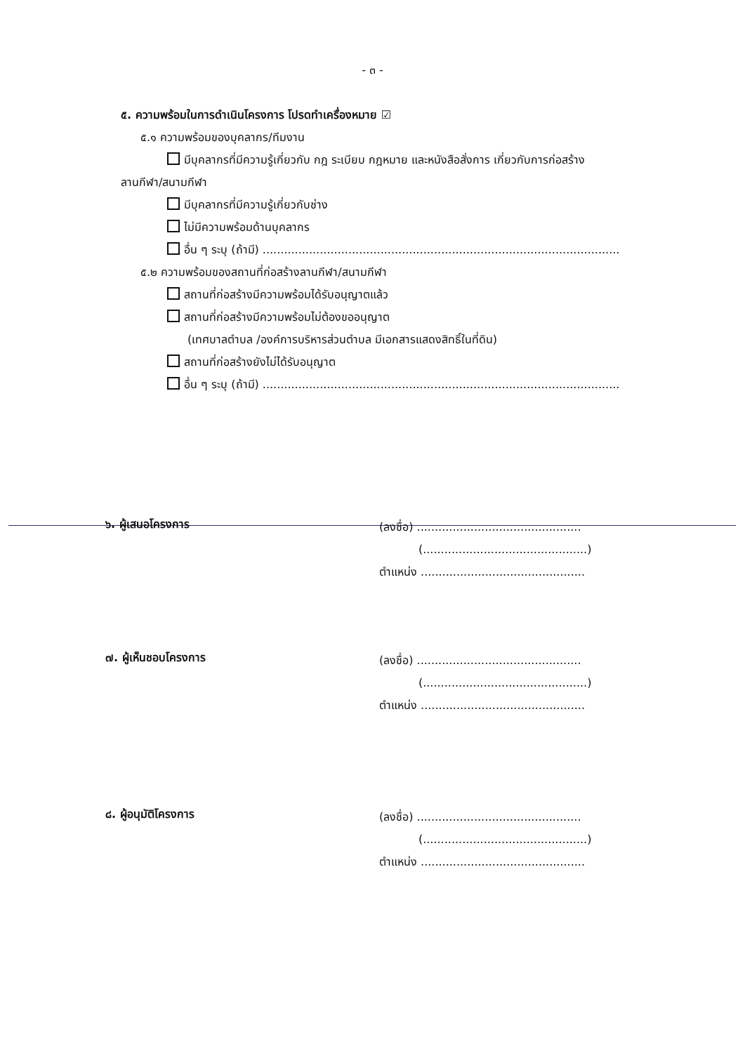- ๓ -
๕. ความพร้อมในการดำเนินโครงการ โปรดทำเครื่องหมาย ☑
๕.๑ ความพร้อมของบุคลากร/ทีมงาน
มีบุคลากรที่มีความรู้เกี่ยวกับ กฎ ระเบียบ กฎหมาย และหนังสือสั่งการ เกี่ยวกับการก่อสร้าง
ลานกีฬา/สนามกีฬา
มีบุคลากรที่มีความรู้เกี่ยวกับช่าง
ไม่มีความพร้อมด้านบุคลากร
อื่น ๆ ระบุ (ถ้ามี) ....................................................................................................
๕.๒ ความพร้อมของสถานที่ก่อสร้างลานกีฬา/สนามกีฬา
สถานที่ก่อสร้างมีความพร้อมได้รับอนุญาตแล้ว
สถานที่ก่อสร้างมีความพร้อมไม่ต้องขออนุญาต
(เทศบาลตำบล /องค์การบริหารส่วนตำบล มีเอกสารแสดงสิทธิ์ในที่ดิน)
สถานที่ก่อสร้างยังไม่ได้รับอนุญาต
อื่น ๆ ระบุ (ถ้ามี) ....................................................................................................
๖. ผู้เสนอโครงการ
(ลงชื่อ) ..............................................
(..............................................)
ตำแหน่ง ..............................................
๗. ผู้เห็นชอบโครงการ
(ลงชื่อ) ..............................................
(..............................................)
ตำแหน่ง ..............................................
๘. ผู้อนุมัติโครงการ
(ลงชื่อ) ..............................................
(..............................................)
ตำแหน่ง ..............................................